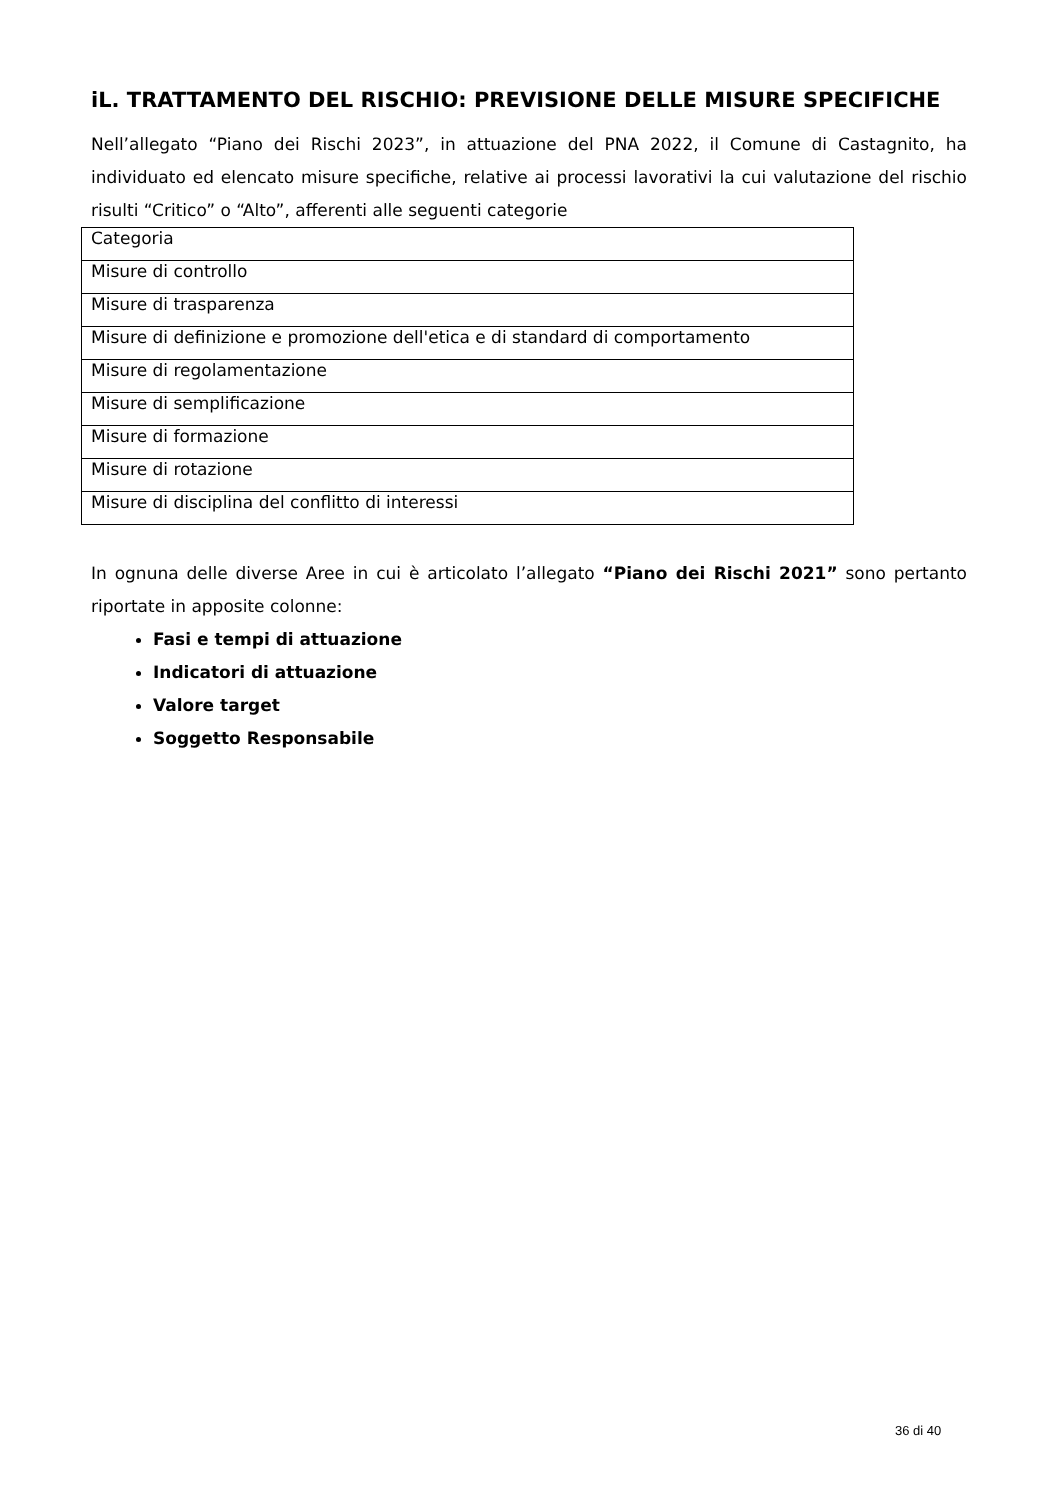iL. TRATTAMENTO DEL RISCHIO: PREVISIONE DELLE MISURE SPECIFICHE
Nell’allegato “Piano dei Rischi 2023”, in attuazione del PNA 2022, il Comune di Castagnito, ha individuato ed elencato misure specifiche, relative ai processi lavorativi la cui valutazione del rischio risulti “Critico” o “Alto”, afferenti alle seguenti categorie
| Categoria |
| Misure di controllo |
| Misure di trasparenza |
| Misure di definizione e promozione dell'etica e di standard di comportamento |
| Misure di regolamentazione |
| Misure di semplificazione |
| Misure di formazione |
| Misure di rotazione |
| Misure di disciplina del conflitto di interessi |
In ognuna delle diverse Aree in cui è articolato l’allegato “Piano dei Rischi 2021” sono pertanto riportate in apposite colonne:
Fasi e tempi di attuazione
Indicatori di attuazione
Valore target
Soggetto Responsabile
36 di 40